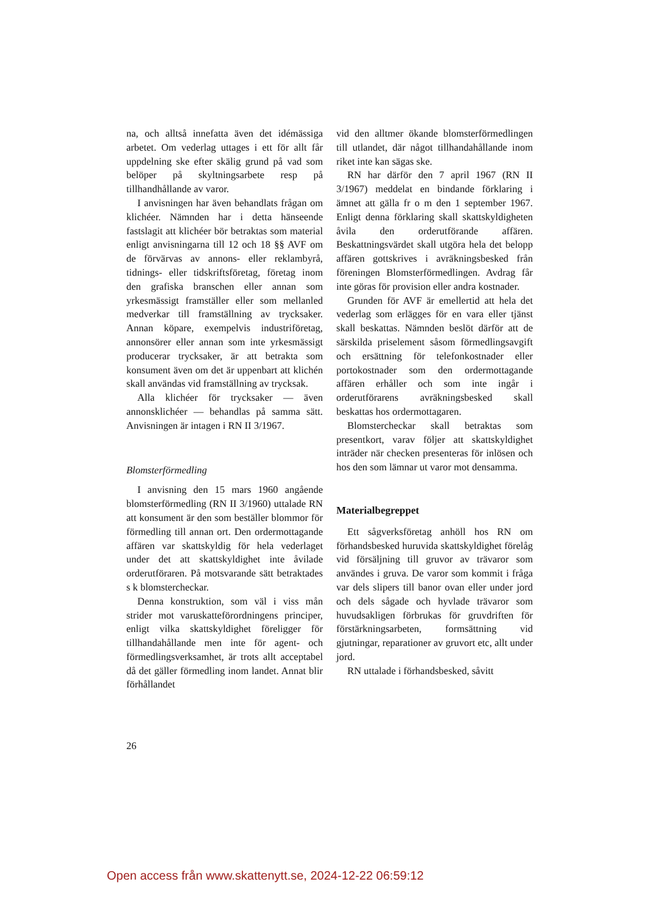na, och alltså innefatta även det idémässiga arbetet. Om vederlag uttages i ett för allt får uppdelning ske efter skälig grund på vad som belöper på skyltningsarbete resp på tillhandhållande av varor.
I anvisningen har även behandlats frågan om klichéer. Nämnden har i detta hänseende fastslagit att klichéer bör betraktas som material enligt anvisningarna till 12 och 18 §§ AVF om de förvärvas av annons- eller reklambyrå, tidnings- eller tidskriftsföretag, företag inom den grafiska branschen eller annan som yrkesmässigt framställer eller som mellanled medverkar till framställning av trycksaker. Annan köpare, exempelvis industriföretag, annonsörer eller annan som inte yrkesmässigt producerar trycksaker, är att betrakta som konsument även om det är uppenbart att klichén skall användas vid framställning av trycksak.
Alla klichéer för trycksaker — även annonsklichéer — behandlas på samma sätt. Anvisningen är intagen i RN II 3/1967.
Blomsterförmedling
I anvisning den 15 mars 1960 angående blomsterförmedling (RN II 3/1960) uttalade RN att konsument är den som beställer blommor för förmedling till annan ort. Den ordermottagande affären var skattskyldig för hela vederlaget under det att skattskyldighet inte åvilade orderutföraren. På motsvarande sätt betraktades s k blomstercheckar.
Denna konstruktion, som väl i viss mån strider mot varuskatteförordningens principer, enligt vilka skattskyldighet föreligger för tillhandahållande men inte för agent- och förmedlingsverksamhet, är trots allt acceptabel då det gäller förmedling inom landet. Annat blir förhållandet
vid den alltmer ökande blomsterförmedlingen till utlandet, där något tillhandahållande inom riket inte kan sägas ske.
RN har därför den 7 april 1967 (RN II 3/1967) meddelat en bindande förklaring i ämnet att gälla fr o m den 1 september 1967. Enligt denna förklaring skall skattskyldigheten åvila den orderutförande affären. Beskattningsvärdet skall utgöra hela det belopp affären gottskrives i avräkningsbesked från föreningen Blomsterförmedlingen. Avdrag får inte göras för provision eller andra kostnader.
Grunden för AVF är emellertid att hela det vederlag som erlägges för en vara eller tjänst skall beskattas. Nämnden beslöt därför att de särskilda priselement såsom förmedlingsavgift och ersättning för telefonkostnader eller portokostnader som den ordermottagande affären erhåller och som inte ingår i orderutförarens avräkningsbesked skall beskattas hos ordermottagaren.
Blomstercheckar skall betraktas som presentkort, varav följer att skattskyldighet inträder när checken presenteras för inlösen och hos den som lämnar ut varor mot densamma.
Materialbegreppet
Ett sågverksföretag anhöll hos RN om förhandsbesked huruvida skattskyldighet förelåg vid försäljning till gruvor av trävaror som användes i gruva. De varor som kommit i fråga var dels slipers till banor ovan eller under jord och dels sågade och hyvlade trävaror som huvudsakligen förbrukas för gruvdriften för förstärkningsarbeten, formsättning vid gjutningar, reparationer av gruvort etc, allt under jord.
RN uttalade i förhandsbesked, såvitt
26
Open access från www.skattenytt.se, 2024-12-22 06:59:12